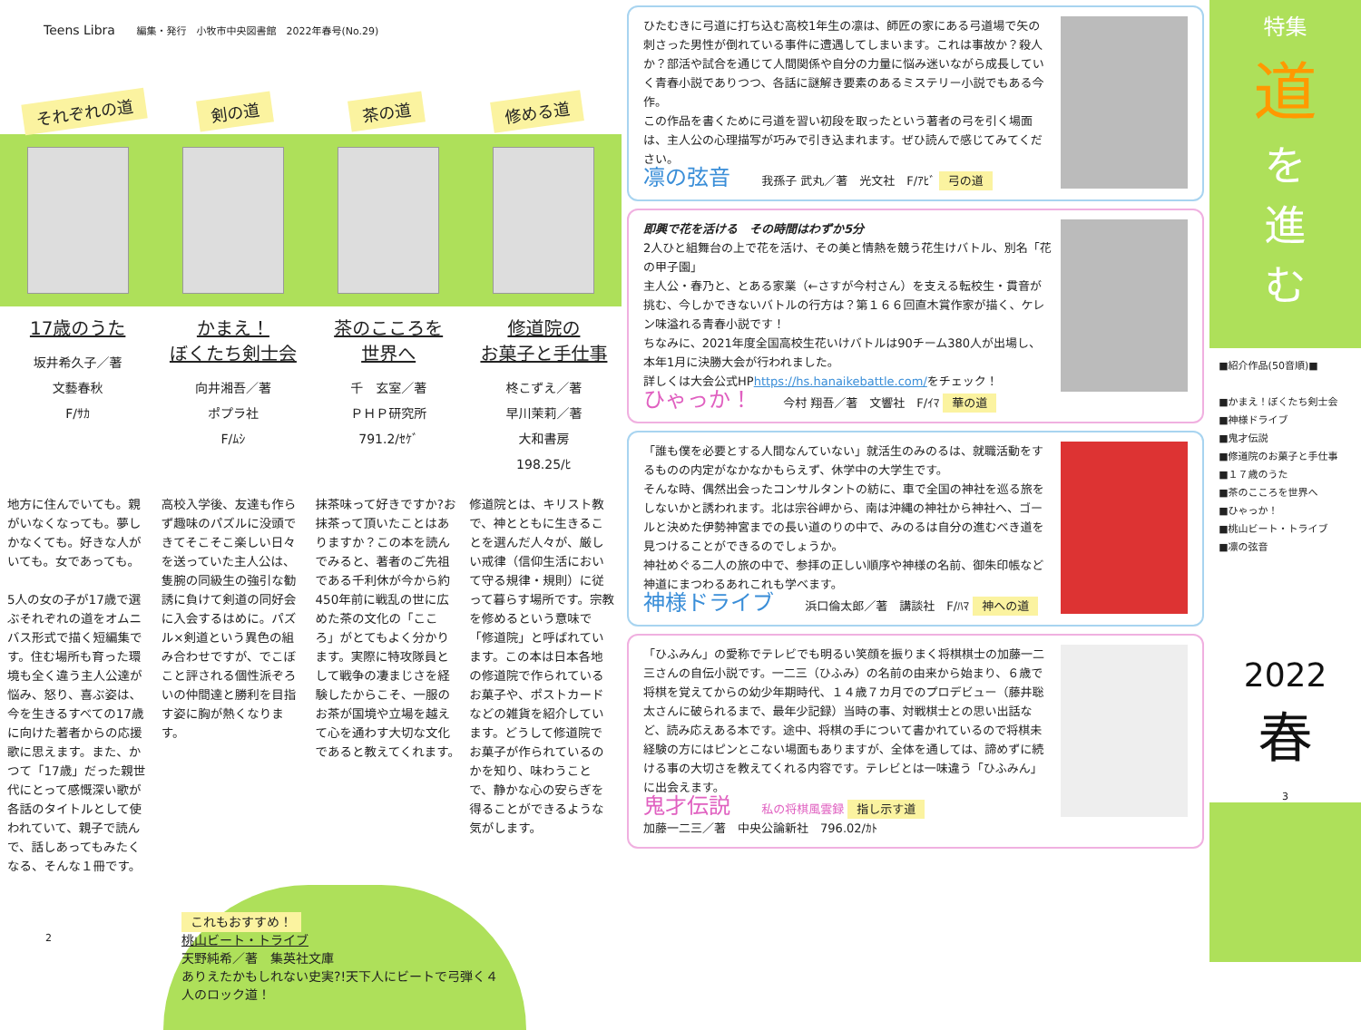Teens Libra 編集・発行　小牧市中央図書館　2022年春号(No.29)
それぞれの道
剣の道
茶の道
修める道
17歳のうた
坂井希久子／著
文藝春秋
F/ｻｶ
かまえ！
ぼくたち剣士会
向井湘吾／著
ポプラ社
F/ﾑｼ
茶のこころを
世界へ
千　玄室／著
ＰＨＰ研究所
791.2/ｾｹﾞ
修道院の
お菓子と手仕事
柊こずえ／著
早川茉莉／著
大和書房
198.25/ﾋ
地方に住んでいても。親がいなくなっても。夢しかなくても。好きな人がいても。女であっても。
5人の女の子が17歳で選ぶそれぞれの道をオムニバス形式で描く短編集です。住む場所も育った環境も全く違う主人公達が悩み、怒り、喜ぶ姿は、今を生きるすべての17歳に向けた著者からの応援歌に思えます。また、かつて「17歳」だった親世代にとって感慨深い歌が各話のタイトルとして使われていて、親子で読んで、話しあってもみたくなる、そんな１冊です。
高校入学後、友達も作らず趣味のパズルに没頭できてそこそこ楽しい日々を送っていた主人公は、隻腕の同級生の強引な勧誘に負けて剣道の同好会に入会するはめに。パズル×剣道という異色の組み合わせですが、でこぼこと評される個性派ぞろいの仲間達と勝利を目指す姿に胸が熱くなります。
抹茶味って好きですか?お抹茶って頂いたことはありますか？この本を読んでみると、著者のご先祖である千利休が今から約450年前に戦乱の世に広めた茶の文化の「こころ」がとてもよく分かります。実際に特攻隊員として戦争の凄まじさを経験したからこそ、一服のお茶が国境や立場を越えて心を通わす大切な文化であると教えてくれます。
修道院とは、キリスト教で、神とともに生きることを選んだ人々が、厳しい戒律（信仰生活において守る規律・規則）に従って暮らす場所です。宗教を修めるという意味で「修道院」と呼ばれています。この本は日本各地の修道院で作られているお菓子や、ポストカードなどの雑貨を紹介しています。どうして修道院でお菓子が作られているのかを知り、味わうことで、静かな心の安らぎを得ることができるような気がします。
これもおすすめ！
桃山ビート・トライブ
天野純希／著　集英社文庫
ありえたかもしれない史実?!天下人にビートで弓弾く４人のロック道！
2
ひたむきに弓道に打ち込む高校1年生の凛は、師匠の家にある弓道場で矢の刺さった男性が倒れている事件に遭遇してしまいます。これは事故か？殺人か？部活や試合を通じて人間関係や自分の力量に悩み迷いながら成長していく青春小説でありつつ、各話に謎解き要素のあるミステリー小説でもある今作。
この作品を書くために弓道を習い初段を取ったという著者の弓を引く場面は、主人公の心理描写が巧みで引き込まれます。ぜひ読んで感じてみてください。
凛の弦音 我孫子 武丸／著　光文社　F/ｱﾋﾞ 弓の道
即興で花を活ける　その時間はわずか5分
2人ひと組舞台の上で花を活け、その美と情熱を競う花生けバトル、別名「花の甲子園」
主人公・春乃と、とある家業（←さすが今村さん）を支える転校生・貫音が挑む、今しかできないバトルの行方は？第１６６回直木賞作家が描く、ケレン味溢れる青春小説です！
ちなみに、2021年度全国高校生花いけバトルは90チーム380人が出場し、本年1月に決勝大会が行われました。
詳しくは大会公式HPhttps://hs.hanaikebattle.com/をチェック！
ひゃっか！ 今村 翔吾／著　文響社　F/ｲﾏ 華の道
「誰も僕を必要とする人間なんていない」就活生のみのるは、就職活動をするものの内定がなかなかもらえず、休学中の大学生です。
そんな時、偶然出会ったコンサルタントの紡に、車で全国の神社を巡る旅をしないかと誘われます。北は宗谷岬から、南は沖縄の神社から神社へ、ゴールと決めた伊勢神宮までの長い道のりの中で、みのるは自分の進むべき道を見つけることができるのでしょうか。
神社めぐる二人の旅の中で、参拝の正しい順序や神様の名前、御朱印帳など神道にまつわるあれこれも学べます。
神様ドライブ 浜口倫太郎／著　講談社　F/ﾊﾏ 神への道
「ひふみん」の愛称でテレビでも明るい笑顔を振りまく将棋棋士の加藤一二三さんの自伝小説です。一二三（ひふみ）の名前の由来から始まり、６歳で将棋を覚えてからの幼少年期時代、１４歳７カ月でのプロデビュー（藤井聡太さんに破られるまで、最年少記録）当時の事、対戦棋士との思い出話など、読み応えある本です。途中、将棋の手について書かれているので将棋未経験の方にはピンとこない場面もありますが、全体を通しては、諦めずに続ける事の大切さを教えてくれる内容です。テレビとは一味違う「ひふみん」に出会えます。
鬼才伝説 私の将棋風雲録 指し示す道
加藤一二三／著　中央公論新社　796.02/ｶﾄ
特集
道
を
進
む
■紹介作品(50音順)■
■かまえ！ぼくたち剣士会
■神様ドライブ
■鬼才伝説
■修道院のお菓子と手仕事
■１７歳のうた
■茶のこころを世界へ
■ひゃっか！
■桃山ビート・トライブ
■凛の弦音
2022
春
3